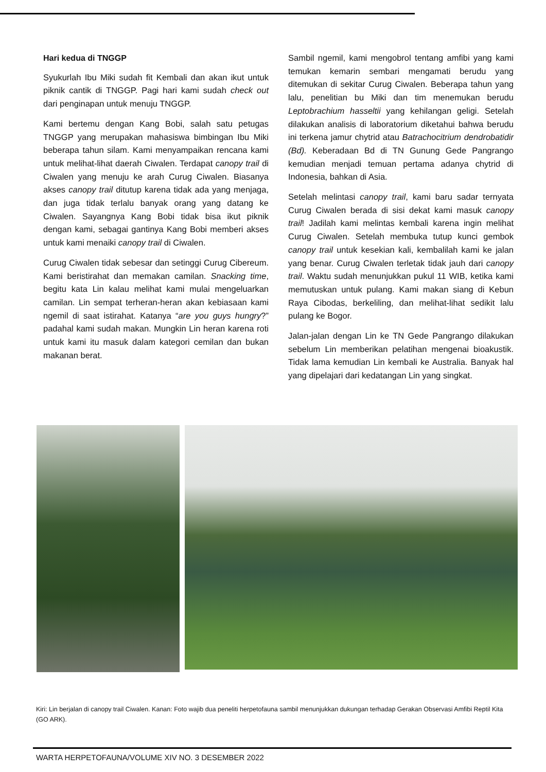Hari kedua di TNGGP
Syukurlah Ibu Miki sudah fit Kembali dan akan ikut untuk piknik cantik di TNGGP. Pagi hari kami sudah check out dari penginapan untuk menuju TNGGP.
Kami bertemu dengan Kang Bobi, salah satu petugas TNGGP yang merupakan mahasiswa bimbingan Ibu Miki beberapa tahun silam. Kami menyampaikan rencana kami untuk melihat-lihat daerah Ciwalen. Terdapat canopy trail di Ciwalen yang menuju ke arah Curug Ciwalen. Biasanya akses canopy trail ditutup karena tidak ada yang menjaga, dan juga tidak terlalu banyak orang yang datang ke Ciwalen. Sayangnya Kang Bobi tidak bisa ikut piknik dengan kami, sebagai gantinya Kang Bobi memberi akses untuk kami menaiki canopy trail di Ciwalen.
Curug Ciwalen tidak sebesar dan setinggi Curug Cibereum. Kami beristirahat dan memakan camilan. Snacking time, begitu kata Lin kalau melihat kami mulai mengeluarkan camilan. Lin sempat terheran-heran akan kebiasaan kami ngemil di saat istirahat. Katanya “are you guys hungry?” padahal kami sudah makan. Mungkin Lin heran karena roti untuk kami itu masuk dalam kategori cemilan dan bukan makanan berat.
Sambil ngemil, kami mengobrol tentang amfibi yang kami temukan kemarin sembari mengamati berudu yang ditemukan di sekitar Curug Ciwalen. Beberapa tahun yang lalu, penelitian bu Miki dan tim menemukan berudu Leptobrachium hasseltii yang kehilangan geligi. Setelah dilakukan analisis di laboratorium diketahui bahwa berudu ini terkena jamur chytrid atau Batrachocitrium dendrobatidir (Bd). Keberadaan Bd di TN Gunung Gede Pangrango kemudian menjadi temuan pertama adanya chytrid di Indonesia, bahkan di Asia.
Setelah melintasi canopy trail, kami baru sadar ternyata Curug Ciwalen berada di sisi dekat kami masuk canopy trail! Jadilah kami melintas kembali karena ingin melihat Curug Ciwalen. Setelah membuka tutup kunci gembok canopy trail untuk kesekian kali, kembalilah kami ke jalan yang benar. Curug Ciwalen terletak tidak jauh dari canopy trail. Waktu sudah menunjukkan pukul 11 WIB, ketika kami memutuskan untuk pulang. Kami makan siang di Kebun Raya Cibodas, berkeliling, dan melihat-lihat sedikit lalu pulang ke Bogor.
Jalan-jalan dengan Lin ke TN Gede Pangrango dilakukan sebelum Lin memberikan pelatihan mengenai bioakustik. Tidak lama kemudian Lin kembali ke Australia. Banyak hal yang dipelajari dari kedatangan Lin yang singkat.
Kiri: Lin berjalan di canopy trail Ciwalen. Kanan: Foto wajib dua peneliti herpetofauna sambil menunjukkan dukungan terhadap Gerakan Observasi Amfibi Reptil Kita (GO ARK).
WARTA HERPETOFAUNA/VOLUME XIV NO. 3 DESEMBER 2022